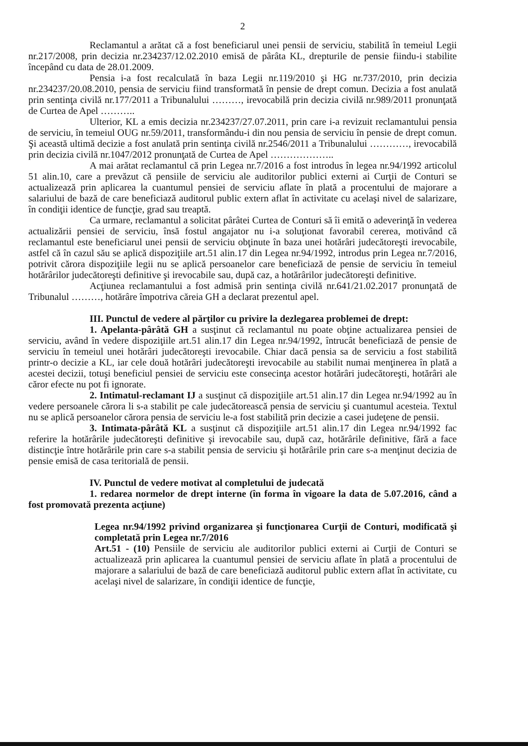2
Reclamantul a arătat că a fost beneficiarul unei pensii de serviciu, stabilită în temeiul Legii nr.217/2008, prin decizia nr.234237/12.02.2010 emisă de pârâta KL, drepturile de pensie fiindu-i stabilite începând cu data de 28.01.2009.
Pensia i-a fost recalculată în baza Legii nr.119/2010 şi HG nr.737/2010, prin decizia nr.234237/20.08.2010, pensia de serviciu fiind transformată în pensie de drept comun. Decizia a fost anulată prin sentinţa civilă nr.177/2011 a Tribunalului ………, irevocabilă prin decizia civilă nr.989/2011 pronunţată de Curtea de Apel ………..
Ulterior, KL a emis decizia nr.234237/27.07.2011, prin care i-a revizuit reclamantului pensia de serviciu, în temeiul OUG nr.59/2011, transformându-i din nou pensia de serviciu în pensie de drept comun. Şi această ultimă decizie a fost anulată prin sentinţa civilă nr.2546/2011 a Tribunalului …………, irevocabilă prin decizia civilă nr.1047/2012 pronunţată de Curtea de Apel ………………..
A mai arătat reclamantul că prin Legea nr.7/2016 a fost introdus în legea nr.94/1992 articolul 51 alin.10, care a prevăzut că pensiile de serviciu ale auditorilor publici externi ai Curţii de Conturi se actualizează prin aplicarea la cuantumul pensiei de serviciu aflate în plată a procentului de majorare a salariului de bază de care beneficiază auditorul public extern aflat în activitate cu acelaşi nivel de salarizare, în condiţii identice de funcţie, grad sau treaptă.
Ca urmare, reclamantul a solicitat pârâtei Curtea de Conturi să îi emită o adeverinţă în vederea actualizării pensiei de serviciu, însă fostul angajator nu i-a soluţionat favorabil cererea, motivând că reclamantul este beneficiarul unei pensii de serviciu obţinute în baza unei hotărâri judecătoreşti irevocabile, astfel că în cazul său se aplică dispoziţiile art.51 alin.17 din Legea nr.94/1992, introdus prin Legea nr.7/2016, potrivit cărora dispoziţiile legii nu se aplică persoanelor care beneficiază de pensie de serviciu în temeiul hotărârilor judecătoreşti definitive şi irevocabile sau, după caz, a hotărârilor judecătoreşti definitive.
Acţiunea reclamantului a fost admisă prin sentinţa civilă nr.641/21.02.2017 pronunţată de Tribunalul ………, hotărâre împotriva căreia GH a declarat prezentul apel.
III. Punctul de vedere al părţilor cu privire la dezlegarea problemei de drept:
1. Apelanta-pârâtă GH a susţinut că reclamantul nu poate obţine actualizarea pensiei de serviciu, având în vedere dispoziţiile art.51 alin.17 din Legea nr.94/1992, întrucât beneficiază de pensie de serviciu în temeiul unei hotărâri judecătoreşti irevocabile. Chiar dacă pensia sa de serviciu a fost stabilită printr-o decizie a KL, iar cele două hotărâri judecătoreşti irevocabile au stabilit numai menţinerea în plată a acestei decizii, totuşi beneficiul pensiei de serviciu este consecinţa acestor hotărâri judecătoreşti, hotărâri ale căror efecte nu pot fi ignorate.
2. Intimatul-reclamant IJ a susţinut că dispoziţiile art.51 alin.17 din Legea nr.94/1992 au în vedere persoanele cărora li s-a stabilit pe cale judecătorească pensia de serviciu şi cuantumul acesteia. Textul nu se aplică persoanelor cărora pensia de serviciu le-a fost stabilită prin decizie a casei judeţene de pensii.
3. Intimata-pârâtă KL a susţinut că dispoziţiile art.51 alin.17 din Legea nr.94/1992 fac referire la hotărârile judecătoreşti definitive şi irevocabile sau, după caz, hotărârile definitive, fără a face distincţie între hotărârile prin care s-a stabilit pensia de serviciu şi hotărârile prin care s-a menţinut decizia de pensie emisă de casa teritorială de pensii.
IV. Punctul de vedere motivat al completului de judecată
1. redarea normelor de drept interne (în forma în vigoare la data de 5.07.2016, când a fost promovată prezenta acţiune)
Legea nr.94/1992 privind organizarea şi funcţionarea Curţii de Conturi, modificată şi completată prin Legea nr.7/2016
Art.51 - (10) Pensiile de serviciu ale auditorilor publici externi ai Curţii de Conturi se actualizează prin aplicarea la cuantumul pensiei de serviciu aflate în plată a procentului de majorare a salariului de bază de care beneficiază auditorul public extern aflat în activitate, cu acelaşi nivel de salarizare, în condiţii identice de funcţie,